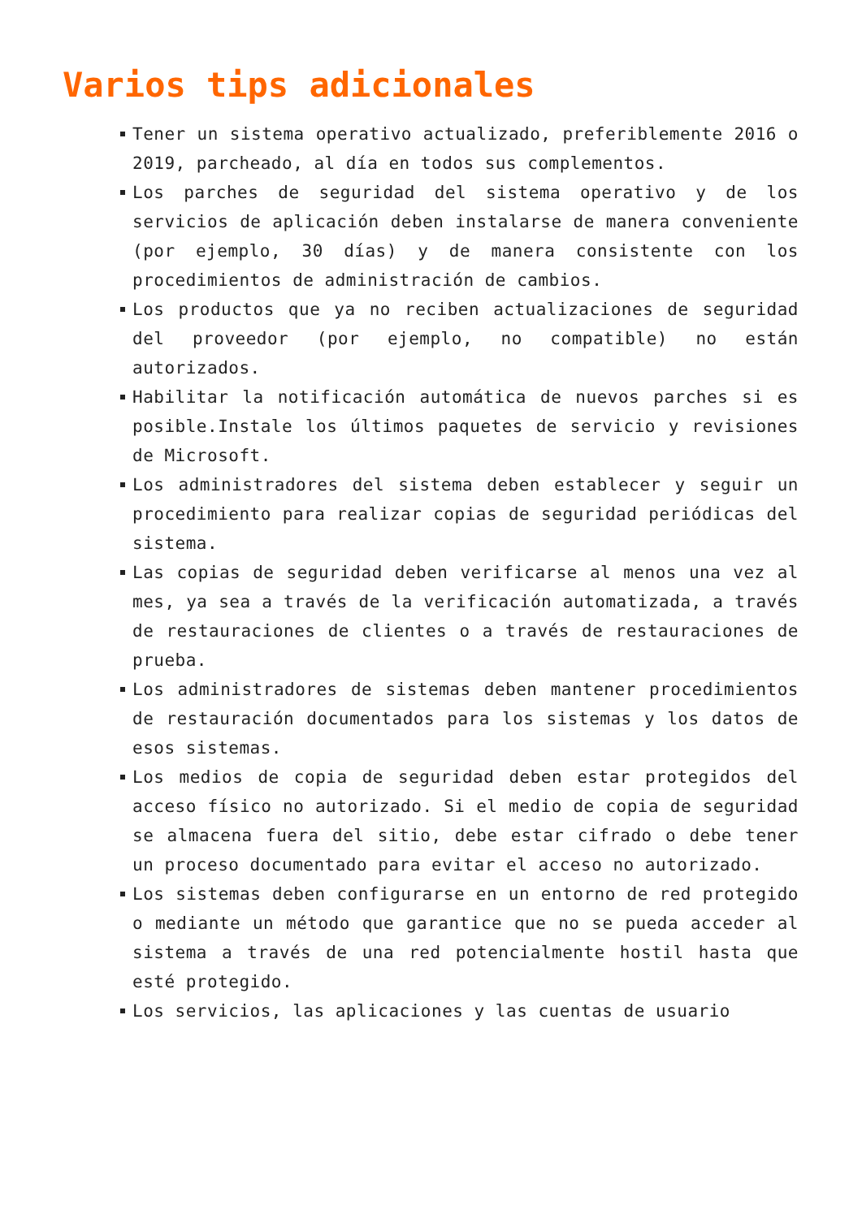Varios tips adicionales
Tener un sistema operativo actualizado, preferiblemente 2016 o 2019, parcheado, al día en todos sus complementos.
Los parches de seguridad del sistema operativo y de los servicios de aplicación deben instalarse de manera conveniente (por ejemplo, 30 días) y de manera consistente con los procedimientos de administración de cambios.
Los productos que ya no reciben actualizaciones de seguridad del proveedor (por ejemplo, no compatible) no están autorizados.
Habilitar la notificación automática de nuevos parches si es posible.Instale los últimos paquetes de servicio y revisiones de Microsoft.
Los administradores del sistema deben establecer y seguir un procedimiento para realizar copias de seguridad periódicas del sistema.
Las copias de seguridad deben verificarse al menos una vez al mes, ya sea a través de la verificación automatizada, a través de restauraciones de clientes o a través de restauraciones de prueba.
Los administradores de sistemas deben mantener procedimientos de restauración documentados para los sistemas y los datos de esos sistemas.
Los medios de copia de seguridad deben estar protegidos del acceso físico no autorizado. Si el medio de copia de seguridad se almacena fuera del sitio, debe estar cifrado o debe tener un proceso documentado para evitar el acceso no autorizado.
Los sistemas deben configurarse en un entorno de red protegido o mediante un método que garantice que no se pueda acceder al sistema a través de una red potencialmente hostil hasta que esté protegido.
Los servicios, las aplicaciones y las cuentas de usuario